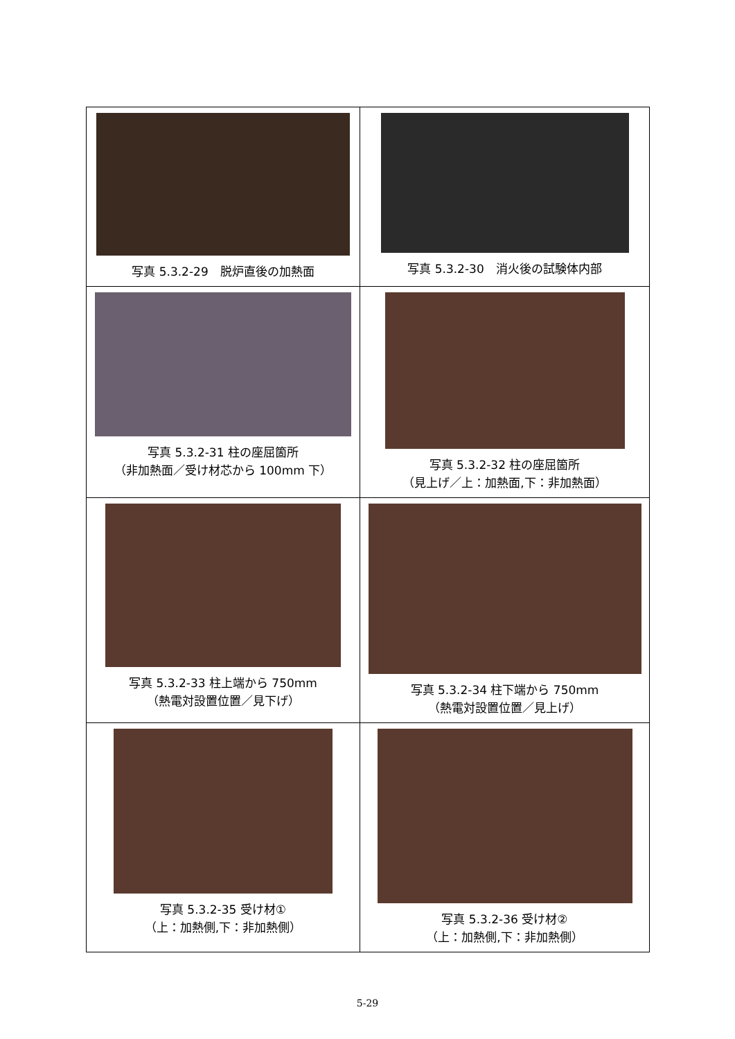| 写真 5.3.2-29 脱炉直後の加熱面 | 写真 5.3.2-30 消火後の試験体内部 |
| 写真 5.3.2-31 柱の座屈箇所 （非加熱面／受け材芯から 100mm 下） | 写真 5.3.2-32 柱の座屈箇所 （見上げ／上：加熱面,下：非加熱面） |
| 写真 5.3.2-33 柱上端から 750mm （熱電対設置位置／見下げ） | 写真 5.3.2-34 柱下端から 750mm （熱電対設置位置／見上げ） |
| 写真 5.3.2-35 受け材① （上：加熱側,下：非加熱側） | 写真 5.3.2-36 受け材② （上：加熱側,下：非加熱側） |
5-29